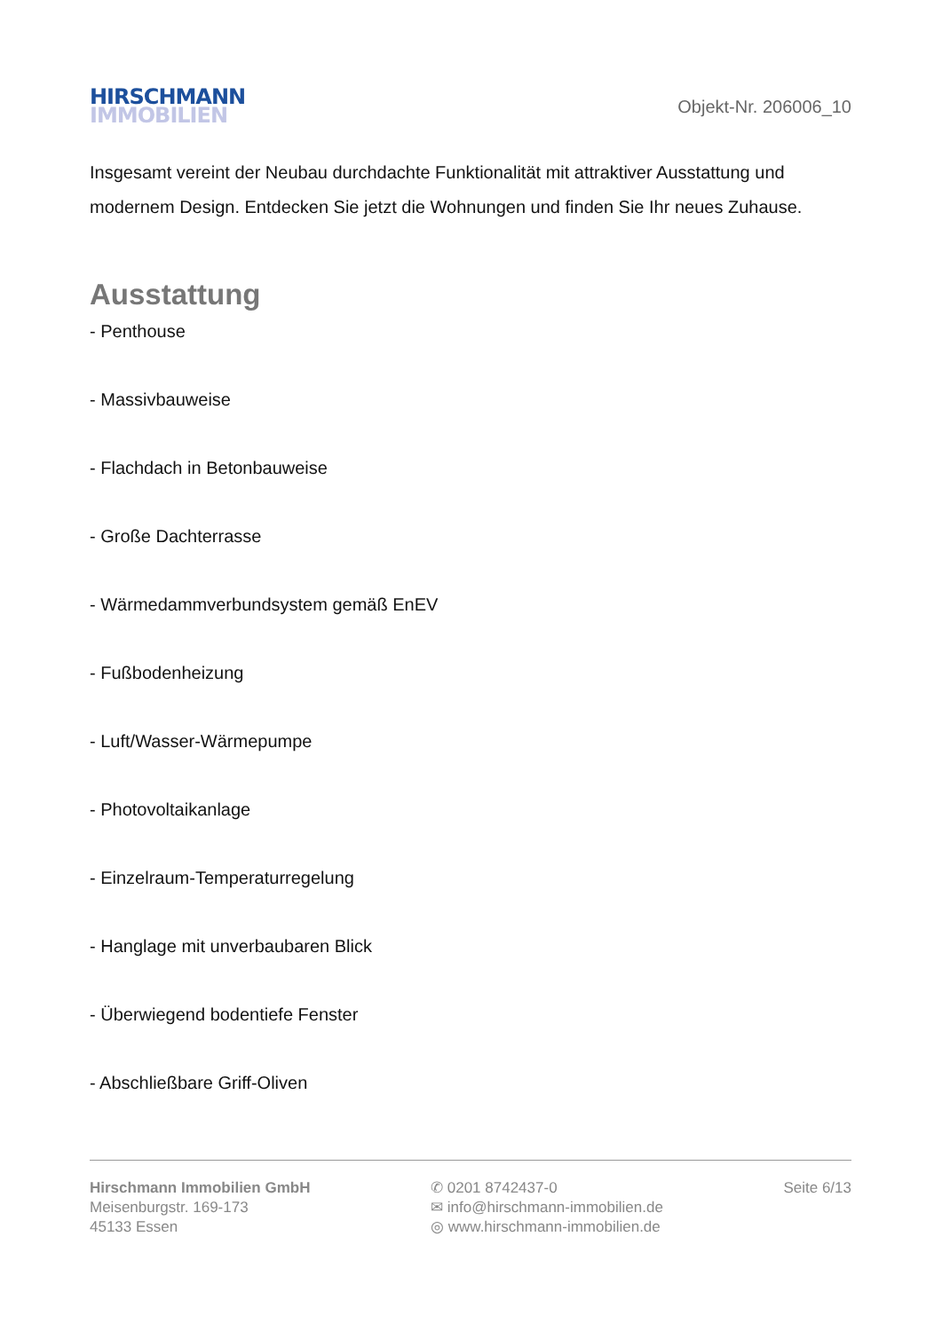HIRSCHMANN
IMMOBILIEN
Objekt-Nr. 206006_10
Insgesamt vereint der Neubau durchdachte Funktionalität mit attraktiver Ausstattung und modernem Design. Entdecken Sie jetzt die Wohnungen und finden Sie Ihr neues Zuhause.
Ausstattung
- Penthouse
- Massivbauweise
- Flachdach in Betonbauweise
- Große Dachterrasse
- Wärmedammverbundsystem gemäß EnEV
- Fußbodenheizung
- Luft/Wasser-Wärmepumpe
- Photovoltaikanlage
- Einzelraum-Temperaturregelung
- Hanglage mit unverbaubaren Blick
- Überwiegend bodentiefe Fenster
- Abschließbare Griff-Oliven
Hirschmann Immobilien GmbH
Meisenburgstr. 169-173
45133 Essen
✆ 0201 8742437-0
✉ info@hirschmann-immobilien.de
◎ www.hirschmann-immobilien.de
Seite 6/13